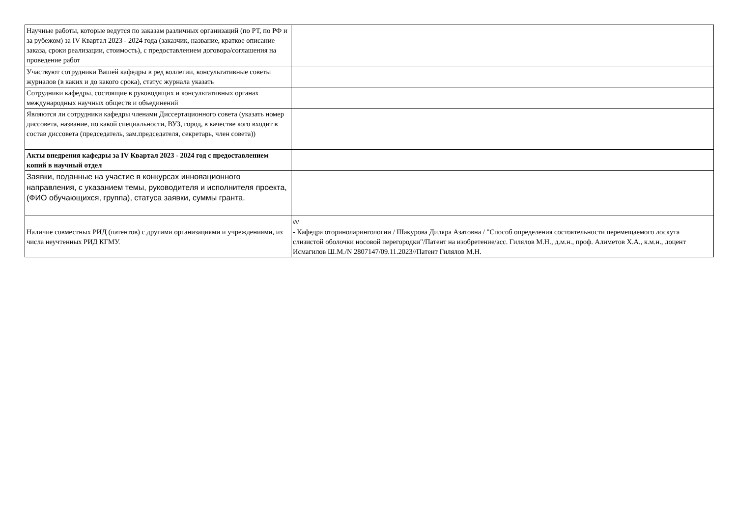| Научные работы, которые ведутся по заказам различных организаций (по РТ, по РФ и за рубежом) за IV Квартал 2023 - 2024 года (заказчик, название, краткое описание заказа, сроки реализации, стоимость), с предоставлением договора/соглашения на проведение работ | |
| Участвуют сотрудники Вашей кафедры в ред коллегии, консультативные советы журналов (в каких и до какого срока), статус журнала указать | |
| Сотрудники кафедры, состоящие в руководящих и консультативных органах международных научных обществ и объединений | |
| Являются ли сотрудники кафедры членами Диссертационного совета (указать номер диссовета, название, по какой специальности, ВУЗ, город, в качестве кого входит в состав диссовета (председатель, зам.председателя, секретарь, член совета)) | |
| Акты внедрения кафедры за IV Квартал 2023 - 2024 год с предоставлением копий в научный отдел | |
| Заявки, поданные на участие в конкурсах инновационного направления, с указанием темы, руководителя и исполнителя проекта, (ФИО обучающихся, группа), статуса заявки, суммы гранта. | |
| Наличие совместных РИД (патентов) с другими организациями и учреждениями, из числа неучтенных РИД КГМУ. | //// - Кафедра оториноларингологии / Шакурова Диляра Азатовна / "Способ определения состоятельности перемещаемого лоскута слизистой оболочки носовой перегородки"/Патент на изобретение/асс. Гилялов М.Н., д.м.н., проф. Алиметов Х.А., к.м.н., доцент Исмагилов Ш.М./N 2807147/09.11.2023//Патент Гилялов М.Н. |